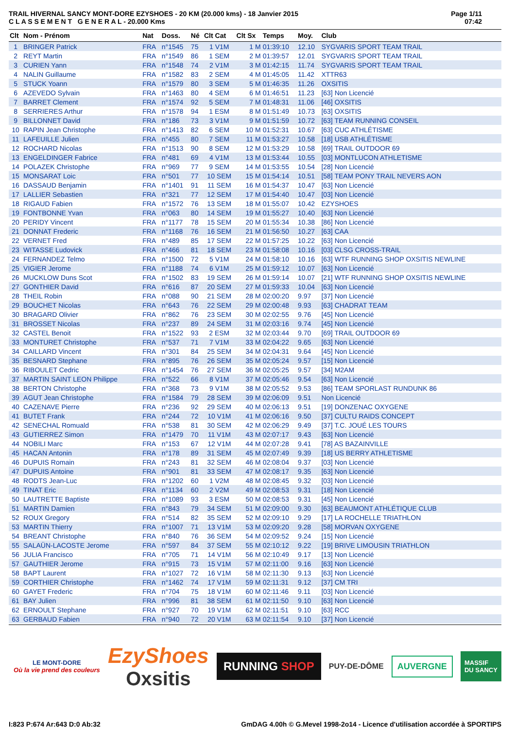TRAIL HIVERNAL SANCY MONT-DORE EZYSHOES - 20 KM (20.000 kms) - 18 Janvier 2015
C L A S S E M E N T G E N E R A L - 20.000 Kms
Page 1/11
07:42
| Clt | Nom - Prénom | Nat | Doss. | Né | Clt Cat | Clt Sx | Temps | Moy. | Club |
| --- | --- | --- | --- | --- | --- | --- | --- | --- | --- |
| 1 | BRINGER Patrick | FRA | n°1545 | 75 | 1 V1M | 1 M | 01:39:10 | 12.10 | SYGVARIS SPORT TEAM TRAIL |
| 2 | REYT Martin | FRA | n°1549 | 86 | 1 SEM | 2 M | 01:39:57 | 12.01 | SYGVARIS SPORT TEAM TRAIL |
| 3 | CURIEN Yann | FRA | n°1548 | 74 | 2 V1M | 3 M | 01:42:15 | 11.74 | SYGVARIS SPORT TEAM TRAIL |
| 4 | NALIN Guillaume | FRA | n°1582 | 83 | 2 SEM | 4 M | 01:45:05 | 11.42 | XTTR63 |
| 5 | STUCK Yoann | FRA | n°1579 | 80 | 3 SEM | 5 M | 01:46:35 | 11.26 | OXSITIS |
| 6 | AZEVEDO Sylvain | FRA | n°1463 | 80 | 4 SEM | 6 M | 01:46:51 | 11.23 | [63] Non Licencié |
| 7 | BARRET Clement | FRA | n°1574 | 92 | 5 SEM | 7 M | 01:48:31 | 11.06 | [46] OXSITIS |
| 8 | SERRIERES Arthur | FRA | n°1578 | 94 | 1 ESM | 8 M | 01:51:49 | 10.73 | [63] OXSITIS |
| 9 | BILLONNET David | FRA | n°186 | 73 | 3 V1M | 9 M | 01:51:59 | 10.72 | [63] TEAM RUNNING CONSEIL |
| 10 | RAPIN Jean Christophe | FRA | n°1413 | 82 | 6 SEM | 10 M | 01:52:31 | 10.67 | [63] CUC ATHLÉTISME |
| 11 | LAFEUILLE Julien | FRA | n°455 | 80 | 7 SEM | 11 M | 01:53:27 | 10.58 | [18] USB ATHLÉTISME |
| 12 | ROCHARD Nicolas | FRA | n°1513 | 90 | 8 SEM | 12 M | 01:53:29 | 10.58 | [69] TRAIL OUTDOOR 69 |
| 13 | ENGELDINGER Fabrice | FRA | n°481 | 69 | 4 V1M | 13 M | 01:53:44 | 10.55 | [03] MONTLUCON ATHLETISME |
| 14 | POLAZEK Christophe | FRA | n°969 | 77 | 9 SEM | 14 M | 01:53:55 | 10.54 | [28] Non Licencié |
| 15 | MONSARAT Loic | FRA | n°501 | 77 | 10 SEM | 15 M | 01:54:14 | 10.51 | [58] TEAM PONY TRAIL NEVERS AON |
| 16 | DASSAUD Benjamin | FRA | n°1401 | 91 | 11 SEM | 16 M | 01:54:37 | 10.47 | [63] Non Licencié |
| 17 | LALLIER Sebastien | FRA | n°321 | 77 | 12 SEM | 17 M | 01:54:40 | 10.47 | [03] Non Licencié |
| 18 | RIGAUD Fabien | FRA | n°1572 | 76 | 13 SEM | 18 M | 01:55:07 | 10.42 | EZYSHOES |
| 19 | FONTBONNE Yvan | FRA | n°063 | 80 | 14 SEM | 19 M | 01:55:27 | 10.40 | [63] Non Licencié |
| 20 | PERIDY Vincent | FRA | n°1177 | 78 | 15 SEM | 20 M | 01:55:34 | 10.38 | [86] Non Licencié |
| 21 | DONNAT Frederic | FRA | n°1168 | 76 | 16 SEM | 21 M | 01:56:50 | 10.27 | [63] CAA |
| 22 | VERNET Fred | FRA | n°489 | 85 | 17 SEM | 22 M | 01:57:25 | 10.22 | [63] Non Licencié |
| 23 | WITASSE Ludovick | FRA | n°466 | 81 | 18 SEM | 23 M | 01:58:08 | 10.16 | [03] CLSG CROSS-TRAIL |
| 24 | FERNANDEZ Telmo | FRA | n°1500 | 72 | 5 V1M | 24 M | 01:58:10 | 10.16 | [63] WTF RUNNING SHOP OXSITIS NEWLINE |
| 25 | VIGIER Jerome | FRA | n°1188 | 74 | 6 V1M | 25 M | 01:59:12 | 10.07 | [63] Non Licencié |
| 26 | MUCKLOW Duns Scot | FRA | n°1502 | 83 | 19 SEM | 26 M | 01:59:14 | 10.07 | [21] WTF RUNNING SHOP OXSITIS NEWLINE |
| 27 | GONTHIER David | FRA | n°616 | 87 | 20 SEM | 27 M | 01:59:33 | 10.04 | [63] Non Licencié |
| 28 | THEIL Robin | FRA | n°088 | 90 | 21 SEM | 28 M | 02:00:20 | 9.97 | [37] Non Licencié |
| 29 | BOUCHET Nicolas | FRA | n°643 | 76 | 22 SEM | 29 M | 02:00:48 | 9.93 | [63] CHADRAT TEAM |
| 30 | BRAGARD Olivier | FRA | n°862 | 76 | 23 SEM | 30 M | 02:02:55 | 9.76 | [45] Non Licencié |
| 31 | BROSSET Nicolas | FRA | n°237 | 89 | 24 SEM | 31 M | 02:03:16 | 9.74 | [45] Non Licencié |
| 32 | CASTEL Benoit | FRA | n°1522 | 93 | 2 ESM | 32 M | 02:03:44 | 9.70 | [69] TRAIL OUTDOOR 69 |
| 33 | MONTURET Christophe | FRA | n°537 | 71 | 7 V1M | 33 M | 02:04:22 | 9.65 | [63] Non Licencié |
| 34 | CAILLARD Vincent | FRA | n°301 | 84 | 25 SEM | 34 M | 02:04:31 | 9.64 | [45] Non Licencié |
| 35 | BESNARD Stephane | FRA | n°895 | 76 | 26 SEM | 35 M | 02:05:24 | 9.57 | [15] Non Licencié |
| 36 | RIBOULET Cedric | FRA | n°1454 | 76 | 27 SEM | 36 M | 02:05:25 | 9.57 | [34] M2AM |
| 37 | MARTIN SAINT LEON Philippe | FRA | n°522 | 66 | 8 V1M | 37 M | 02:05:46 | 9.54 | [63] Non Licencié |
| 38 | BERTON Christophe | FRA | n°368 | 73 | 9 V1M | 38 M | 02:05:52 | 9.53 | [86] TEAM SPORLAST RUNDUNK 86 |
| 39 | AGUT Jean Christophe | FRA | n°1584 | 79 | 28 SEM | 39 M | 02:06:09 | 9.51 | Non Licencié |
| 40 | CAZENAVE Pierre | FRA | n°236 | 92 | 29 SEM | 40 M | 02:06:13 | 9.51 | [19] DONZENAC OXYGENE |
| 41 | BUTET Frank | FRA | n°244 | 72 | 10 V1M | 41 M | 02:06:16 | 9.50 | [37] CULTU RAIDS CONCEPT |
| 42 | SENECHAL Romuald | FRA | n°538 | 81 | 30 SEM | 42 M | 02:06:29 | 9.49 | [37] T.C. JOUÉ LES TOURS |
| 43 | GUTIERREZ Simon | FRA | n°1479 | 70 | 11 V1M | 43 M | 02:07:17 | 9.43 | [63] Non Licencié |
| 44 | NOBILI Marc | FRA | n°153 | 67 | 12 V1M | 44 M | 02:07:28 | 9.41 | [78] AS BAZAINVILLE |
| 45 | HACAN Antonin | FRA | n°178 | 89 | 31 SEM | 45 M | 02:07:49 | 9.39 | [18] US BERRY ATHLETISME |
| 46 | DUPUIS Romain | FRA | n°243 | 81 | 32 SEM | 46 M | 02:08:04 | 9.37 | [03] Non Licencié |
| 47 | DUPUIS Antoine | FRA | n°901 | 81 | 33 SEM | 47 M | 02:08:17 | 9.35 | [63] Non Licencié |
| 48 | RODTS Jean-Luc | FRA | n°1202 | 60 | 1 V2M | 48 M | 02:08:45 | 9.32 | [03] Non Licencié |
| 49 | TINAT Eric | FRA | n°1134 | 60 | 2 V2M | 49 M | 02:08:53 | 9.31 | [18] Non Licencié |
| 50 | LAUTRETTE Baptiste | FRA | n°1089 | 93 | 3 ESM | 50 M | 02:08:53 | 9.31 | [45] Non Licencié |
| 51 | MARTIN Damien | FRA | n°843 | 79 | 34 SEM | 51 M | 02:09:00 | 9.30 | [63] BEAUMONT ATHLÉTIQUE CLUB |
| 52 | ROUX Gregory | FRA | n°514 | 82 | 35 SEM | 52 M | 02:09:10 | 9.29 | [17] LA ROCHELLE TRIATHLON |
| 53 | MARTIN Thierry | FRA | n°1007 | 71 | 13 V1M | 53 M | 02:09:20 | 9.28 | [58] MORVAN OXYGENE |
| 54 | BREANT Christophe | FRA | n°840 | 76 | 36 SEM | 54 M | 02:09:52 | 9.24 | [15] Non Licencié |
| 55 | SALAÜN-LACOSTE Jerome | FRA | n°597 | 84 | 37 SEM | 55 M | 02:10:12 | 9.22 | [19] BRIVE LIMOUSIN TRIATHLON |
| 56 | JULIA Francisco | FRA | n°705 | 71 | 14 V1M | 56 M | 02:10:49 | 9.17 | [13] Non Licencié |
| 57 | GAUTHIER Jerome | FRA | n°915 | 73 | 15 V1M | 57 M | 02:11:00 | 9.16 | [63] Non Licencié |
| 58 | BAPT Laurent | FRA | n°1027 | 72 | 16 V1M | 58 M | 02:11:30 | 9.13 | [63] Non Licencié |
| 59 | CORTHIER Christophe | FRA | n°1462 | 74 | 17 V1M | 59 M | 02:11:31 | 9.12 | [37] CM TRI |
| 60 | GAYET Frederic | FRA | n°704 | 75 | 18 V1M | 60 M | 02:11:46 | 9.11 | [03] Non Licencié |
| 61 | BAY Julien | FRA | n°996 | 81 | 38 SEM | 61 M | 02:11:50 | 9.10 | [63] Non Licencié |
| 62 | ERNOULT Stephane | FRA | n°927 | 70 | 19 V1M | 62 M | 02:11:51 | 9.10 | [63] RCC |
| 63 | GERBAUD Fabien | FRA | n°940 | 72 | 20 V1M | 63 M | 02:11:54 | 9.10 | [37] Non Licencié |
LE MONT-DORE
Où la vie prend des couleurs
EzyShoes
Oxsitis
RUNNING SHOP
PUY-DE-DÔME
AUVERGNE
MASSIF
DU SANCY
I:823 P:674 Ar:643 D:0 Ab:32 GmDAG 4.00h © G.Mevel 1998-2o14 - Licence d'utilisation accordée à SPORTIPS